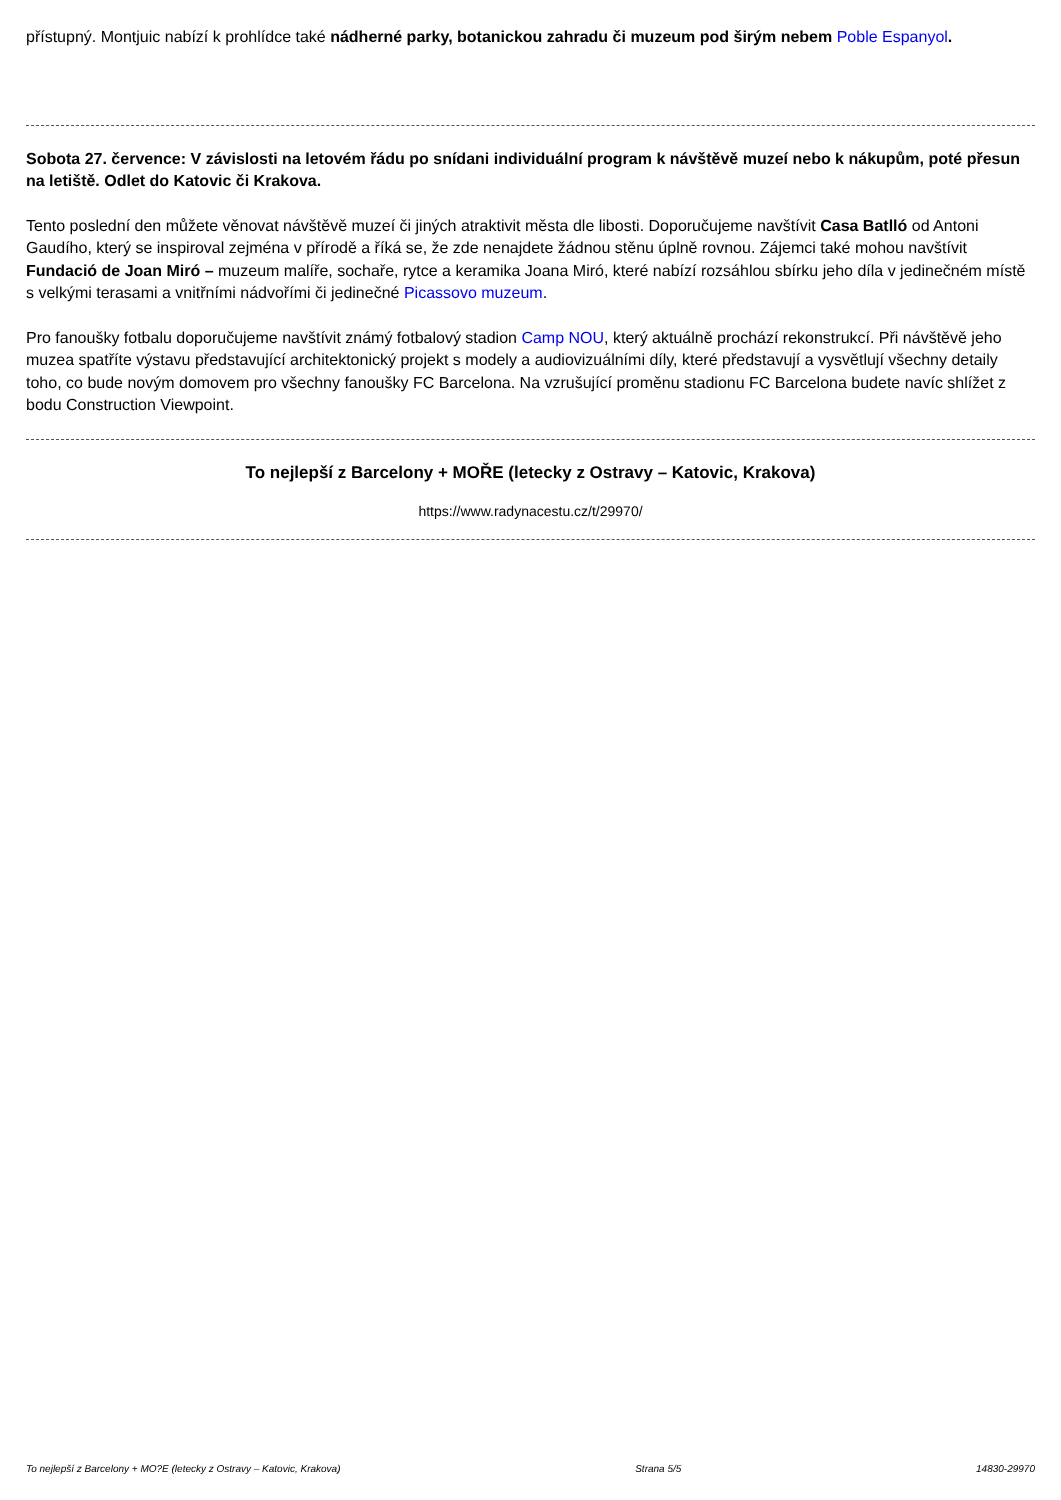přístupný. Montjuic nabízí k prohlídce také nádherné parky, botanickou zahradu či muzeum pod širým nebem Poble Espanyol.
Sobota 27. července: V závislosti na letovém řádu po snídani individuální program k návštěvě muzeí nebo k nákupům, poté přesun na letiště. Odlet do Katovic či Krakova.
Tento poslední den můžete věnovat návštěvě muzeí či jiných atraktivit města dle libosti. Doporučujeme navštívit Casa Batlló od Antoni Gaudího, který se inspiroval zejména v přírodě a říká se, že zde nenajdete žádnou stěnu úplně rovnou. Zájemci také mohou navštívit Fundació de Joan Miró – muzeum malíře, sochaře, rytce a keramika Joana Miró, které nabízí rozsáhlou sbírku jeho díla v jedinečném místě s velkými terasami a vnitřními nádvořími či jedinečné Picassovo muzeum.
Pro fanoušky fotbalu doporučujeme navštívit známý fotbalový stadion Camp NOU, který aktuálně prochází rekonstrukcí. Při návštěvě jeho muzea spatříte výstavu představující architektonický projekt s modely a audiovizuálními díly, které představují a vysvětlují všechny detaily toho, co bude novým domovem pro všechny fanoušky FC Barcelona. Na vzrušující proměnu stadionu FC Barcelona budete navíc shlížet z bodu Construction Viewpoint.
To nejlepší z Barcelony + MOŘE (letecky z Ostravy – Katovic, Krakova)
https://www.radynacestu.cz/t/29970/
To nejlepší z Barcelony + MO?E (letecky z Ostravy – Katovic, Krakova) Strana 5/5 14830-29970